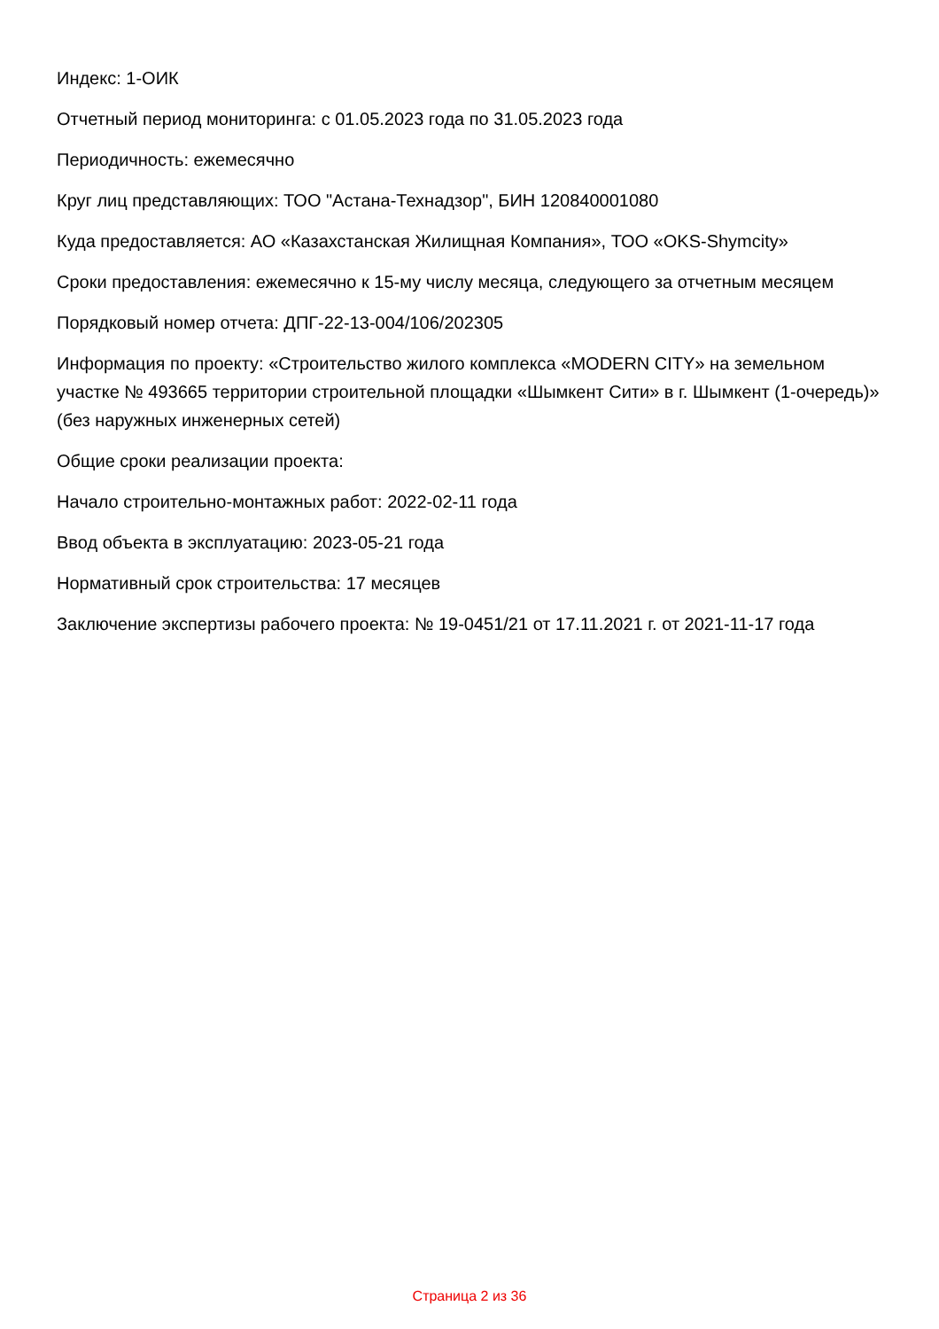Индекс: 1-ОИК
Отчетный период мониторинга: с 01.05.2023 года по 31.05.2023 года
Периодичность: ежемесячно
Круг лиц представляющих: ТОО "Астана-Технадзор", БИН 120840001080
Куда предоставляется: АО «Казахстанская Жилищная Компания», ТОО «OKS-Shymcity»
Сроки предоставления: ежемесячно к 15-му числу месяца, следующего за отчетным месяцем
Порядковый номер отчета: ДПГ-22-13-004/106/202305
Информация по проекту: «Строительство жилого комплекса «MODERN CITY» на земельном участке № 493665 территории строительной площадки «Шымкент Сити» в г. Шымкент (1-очередь)»
(без наружных инженерных сетей)
Общие сроки реализации проекта:
Начало строительно-монтажных работ: 2022-02-11 года
Ввод объекта в эксплуатацию: 2023-05-21 года
Нормативный срок строительства: 17 месяцев
Заключение экспертизы рабочего проекта: № 19-0451/21 от 17.11.2021 г. от 2021-11-17 года
Страница 2 из 36